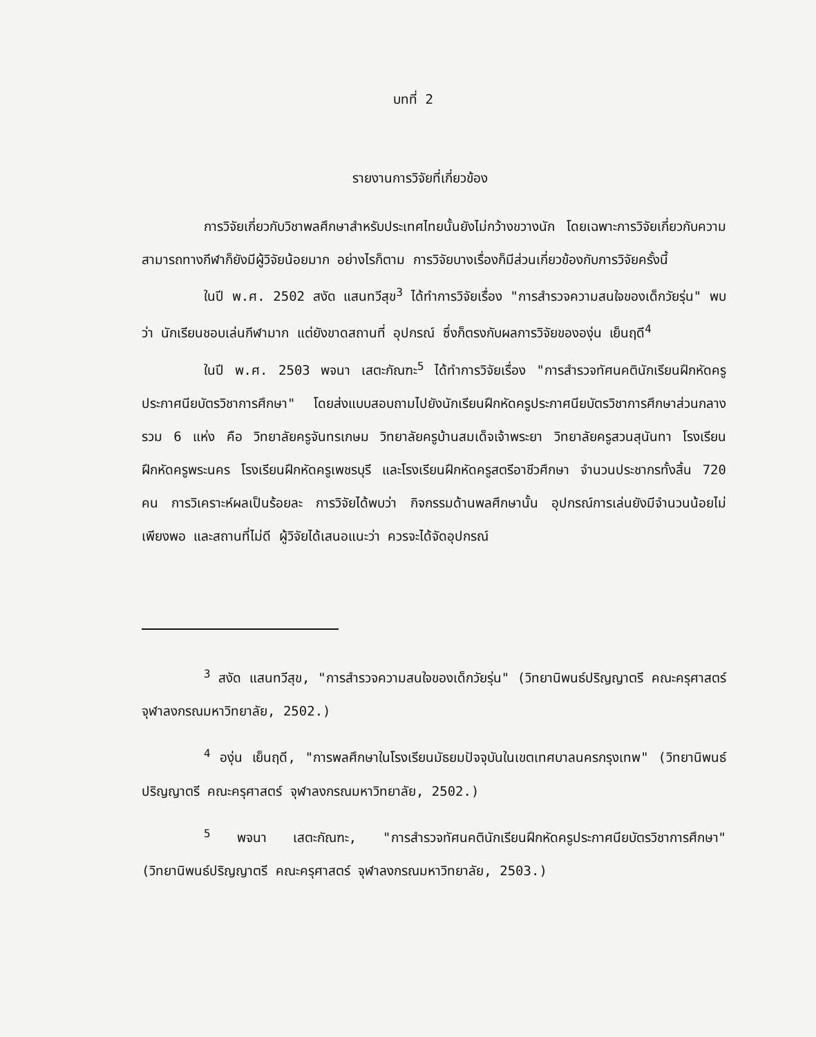บทที่ 2
รายงานการวิจัยที่เกี่ยวข้อง
การวิจัยเกี่ยวกับวิชาพลศึกษาสำหรับประเทศไทยนั้นยังไม่กว้างขวางนัก โดยเฉพาะการวิจัยเกี่ยวกับความสามารถทางกีฬาก็ยังมีผู้วิจัยน้อยมาก อย่างไรก็ตาม การวิจัยบางเรื่องก็มีส่วนเกี่ยวข้องกับการวิจัยครั้งนี้
ในปี พ.ศ. 2502 สงัด แสนทวีสุข<sup>3</sup> ได้ทำการวิจัยเรื่อง "การสำรวจความสนใจของเด็กวัยรุ่น" พบว่า นักเรียนชอบเล่นกีฬามาก แต่ยังขาดสถานที่ อุปกรณ์ ซึ่งก็ตรงกับผลการวิจัยขององุ่น เย็นฤดี<sup>4</sup>
ในปี พ.ศ. 2503 พจนา เสตะกัณฑะ<sup>5</sup> ได้ทำการวิจัยเรื่อง "การสำรวจทัศนคตินักเรียนฝึกหัดครูประกาศนียบัตรวิชาการศึกษา" โดยส่งแบบสอบถามไปยังนักเรียนฝึกหัดครูประกาศนียบัตรวิชาการศึกษาส่วนกลาง รวม 6 แห่ง คือ วิทยาลัยครูจันทรเกษม วิทยาลัยครูบ้านสมเด็จเจ้าพระยา วิทยาลัยครูสวนสุนันทา โรงเรียนฝึกหัดครูพระนคร โรงเรียนฝึกหัดครูเพชรบุรี และโรงเรียนฝึกหัดครูสตรีอาชีวศึกษา จำนวนประชากรทั้งสิ้น 720 คน การวิเคราะห์ผลเป็นร้อยละ การวิจัยได้พบว่า กิจกรรมด้านพลศึกษานั้น อุปกรณ์การเล่นยังมีจำนวนน้อยไม่เพียงพอ และสถานที่ไม่ดี ผู้วิจัยได้เสนอแนะว่า ควรจะได้จัดอุปกรณ์
<sup>3</sup> สงัด แสนทวีสุข, "การสำรวจความสนใจของเด็กวัยรุ่น" (วิทยานิพนธ์ปริญญาตรี คณะครุศาสตร์ จุฬาลงกรณมหาวิทยาลัย, 2502.)
<sup>4</sup> องุ่น เย็นฤดี, "การพลศึกษาในโรงเรียนมัธยมปัจจุบันในเขตเทศบาลนครกรุงเทพ" (วิทยานิพนธ์ปริญญาตรี คณะครุศาสตร์ จุฬาลงกรณมหาวิทยาลัย, 2502.)
<sup>5</sup> พจนา เสตะกัณฑะ, "การสำรวจทัศนคตินักเรียนฝึกหัดครูประกาศนียบัตรวิชาการศึกษา" (วิทยานิพนธ์ปริญญาตรี คณะครุศาสตร์ จุฬาลงกรณมหาวิทยาลัย, 2503.)